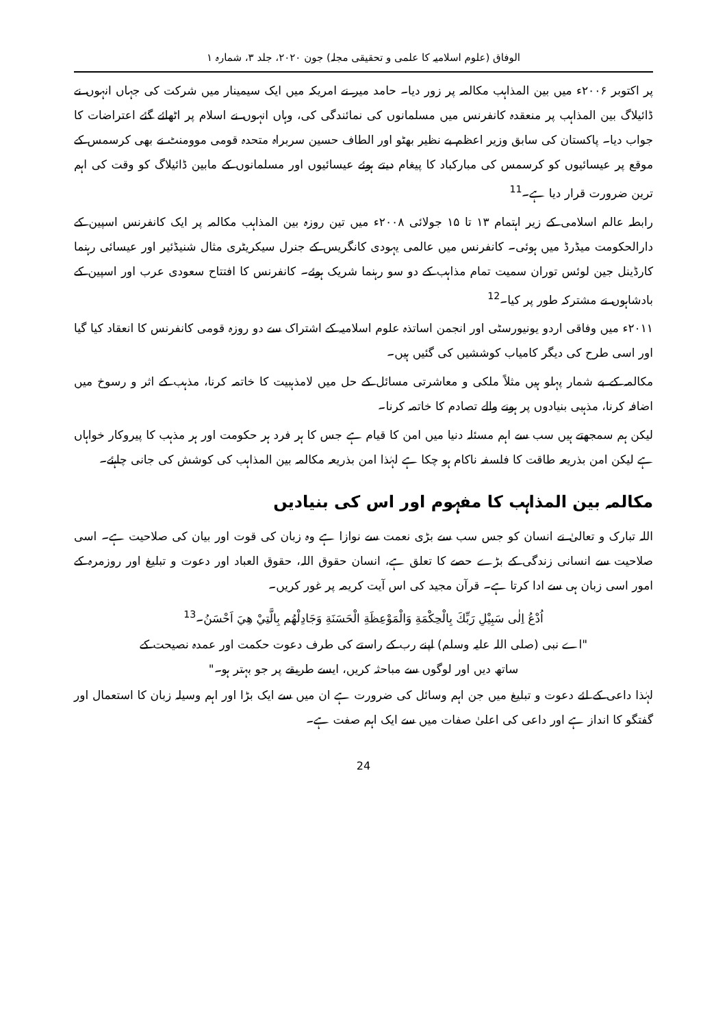الوفاق (علوم اسلامیہ کا علمی و تحقیقی مجلہ) جون ۲۰۲۰، جلد ۳، شمارہ ۱
پر اکتوبر ۲۰۰۶ء میں بین المذاہب مکالمہ پر زور دیا۔ حامد میر نے امریکہ میں ایک سیمینار میں شرکت کی جہاں انہوں نے ڈائیلاگ بین المذاہب پر منعقدہ کانفرنس میں مسلمانوں کی نمائندگی کی، وہاں انہوں نے اسلام پر اٹھائے گئے اعتراضات کا جواب دیا۔ پاکستان کی سابق وزیر اعظم بے نظیر بھٹو اور الطاف حسین سربراہ متحدہ قومی موومنٹ نے بھی کرسمس کے موقع پر عیسائیوں کو کرسمس کی مبارکباد کا پیغام دیتے ہوئے عیسائیوں اور مسلمانوں کے مابین ڈائیلاگ کو وقت کی اہم ترین ضرورت قرار دیا ہے۔<sup>11</sup>
رابطہ عالم اسلامی کے زیر اہتمام ۱۳ تا ۱۵ جولائی ۲۰۰۸ء میں تین روزہ بین المذاہب مکالمہ پر ایک کانفرنس اسپین کے دارالحکومت میڈرڈ میں ہوئی۔ کانفرنس میں عالمی یہودی کانگریس کے جنرل سیکریٹری مثال شنیڈئیر اور عیسائی رہنما کارڈینل جین لوئس توران سمیت تمام مذاہب کے دو سو رہنما شریک ہوئے۔ کانفرنس کا افتتاح سعودی عرب اور اسپین کے بادشاہوں نے مشترکہ طور پر کیا۔<sup>12</sup>
۲۰۱۱ء میں وفاقی اردو یونیورسٹی اور انجمن اساتذہ علوم اسلامیہ کے اشتراک سے دو روزہ قومی کانفرنس کا انعقاد کیا گیا اور اسی طرح کی دیگر کامیاب کوششیں کی گئیں ہیں۔
مکالمہ کے بے شمار پہلو ہیں مثلاً ملکی و معاشرتی مسائل کے حل میں لامذہبیت کا خاتمہ کرنا، مذہب کے اثر و رسوخ میں اضافہ کرنا، مذہبی بنیادوں پر ہونے والے تصادم کا خاتمہ کرنا۔
لیکن ہم سمجھتے ہیں سب سے اہم مسئلہ دنیا میں امن کا قیام ہے جس کا ہر فرد ہر حکومت اور ہر مذہب کا پیروکار خواہاں ہے لیکن امن بذریعہ طاقت کا فلسفہ ناکام ہو چکا ہے لہٰذا امن بذریعہ مکالمہ بین المذاہب کی کوشش کی جانی چاہئے۔
مکالمہ بین المذاہب کا مفہوم اور اس کی بنیادیں
اللہ تبارک و تعالیٰ نے انسان کو جس سب سے بڑی نعمت سے نوازا ہے وہ زبان کی قوت اور بیان کی صلاحیت ہے۔ اسی صلاحیت سے انسانی زندگی کے بڑے حصے کا تعلق ہے، انسان حقوق اللہ، حقوق العباد اور دعوت و تبلیغ اور روزمرہ کے امور اسی زبان ہی سے ادا کرتا ہے۔ قرآن مجید کی اس آیت کریمہ پر غور کریں۔
اُدْعُ اِلٰى سَبِيْلِ رَبِّكَ بِالْحِكْمَةِ وَالْمَوْعِظَةِ الْحَسَنَةِ وَجَادِلْهُم بِالَّتِيْ هِيَ اَحْسَنُ۔<sup>13</sup>
"اے نبی (صلی اللہ علیہ وسلم) اپنے رب کے راستے کی طرف دعوت حکمت اور عمدہ نصیحت کے
ساتھ دیں اور لوگوں سے مباحثہ کریں، ایسے طریقے پر جو بہتر ہو۔"
لہٰذا داعی کے لئے دعوت و تبلیغ میں جن اہم وسائل کی ضرورت ہے ان میں سے ایک بڑا اور اہم وسیلہ زبان کا استعمال اور گفتگو کا انداز ہے اور داعی کی اعلیٰ صفات میں سے ایک اہم صفت ہے۔
24